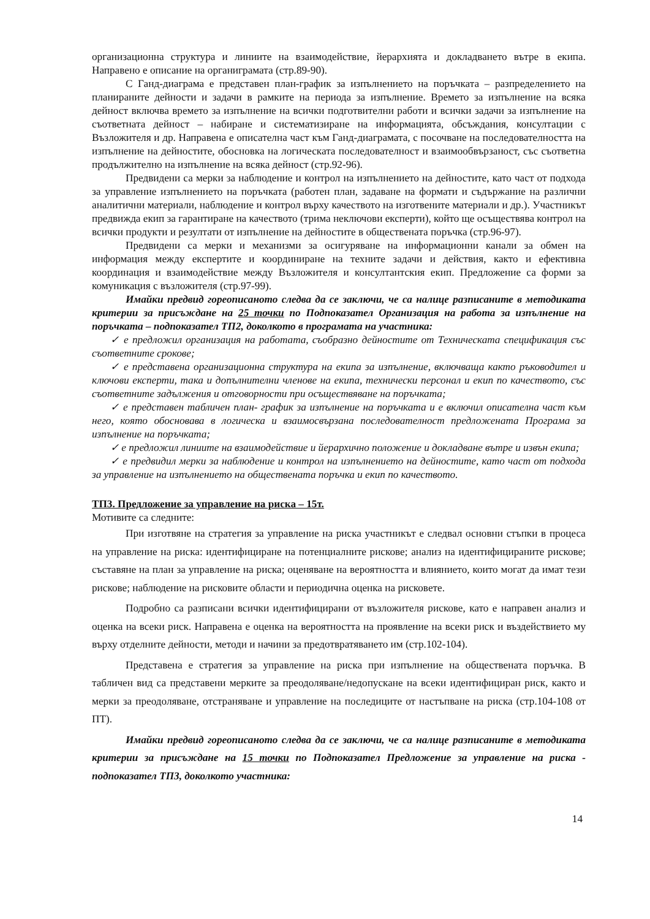организационна структура и линиите на взаимодействие, йерархията и докладването вътре в екипа. Направено е описание на органиграмата (стр.89-90).
С Ганд-диаграма е представен план-график за изпълнението на поръчката – разпределението на планираните дейности и задачи в рамките на периода за изпълнение. Времето за изпълнение на всяка дейност включва времето за изпълнение на всички подготвителни работи и всички задачи за изпълнение на съответната дейност – набиране и систематизиране на информацията, обсъждания, консултации с Възложителя и др. Направена е описателна част към Ганд-диаграмата, с посочване на последователността на изпълнение на дейностите, обосновка на логическата последователност и взаимообвързаност, със съответна продължително на изпълнение на всяка дейност (стр.92-96).
Предвидени са мерки за наблюдение и контрол на изпълнението на дейностите, като част от подхода за управление изпълнението на поръчката (работен план, задаване на формати и съдържание на различни аналитични материали, наблюдение и контрол върху качеството на изготвените материали и др.). Участникът предвижда екип за гарантиране на качеството (трима неключови експерти), който ще осъществява контрол на всички продукти и резултати от изпълнение на дейностите в обществената поръчка (стр.96-97).
Предвидени са мерки и механизми за осигуряване на информационни канали за обмен на информация между експертите и координиране на техните задачи и действия, както и ефективна координация и взаимодействие между Възложителя и консултантския екип. Предложение са форми за комуникация с възложителя (стр.97-99).
Имайки предвид гореописаното следва да се заключи, че са налице разписаните в методиката критерии за присъждане на 25 точки по Подпоказател Организация на работа за изпълнение на поръчката – подпоказател ТП2, доколкото в програмата на участника:
✓ е предложил организация на работата, съобразно дейностите от Техническата спецификация със съответните срокове;
✓ е представена организационна структура на екипа за изпълнение, включваща както ръководител и ключови експерти, така и допълнителни членове на екипа, технически персонал и екип по качеството, със съответните задължения и отговорности при осъществяване на поръчката;
✓ е представен табличен план- график за изпълнение на поръчката и е включил описателна част към него, която обосновава в логическа и взаимосвързана последователност предложената Програма за изпълнение на поръчката;
✓ е предложил линиите на взаимодействие и йерархично положение и докладване вътре и извън екипа;
✓ е предвидил мерки за наблюдение и контрол на изпълнението на дейностите, като част от подхода за управление на изпълнението на обществената поръчка и екип по качеството.
ТП3. Предложение за управление на риска – 15т.
Мотивите са следните:
При изготвяне на стратегия за управление на риска участникът е следвал основни стъпки в процеса на управление на риска: идентифициране на потенциалните рискове; анализ на идентифицираните рискове; съставяне на план за управление на риска; оценяване на вероятността и влиянието, които могат да имат тези рискове; наблюдение на рисковите области и периодична оценка на рисковете.
Подробно са разписани всички идентифицирани от възложителя рискове, като е направен анализ и оценка на всеки риск. Направена е оценка на вероятността на проявление на всеки риск и въздействието му върху отделните дейности, методи и начини за предотвратяването им (стр.102-104).
Представена е стратегия за управление на риска при изпълнение на обществената поръчка. В табличен вид са представени мерките за преодоляване/недопускане на всеки идентифициран риск, както и мерки за преодоляване, отстраняване и управление на последиците от настъпване на риска (стр.104-108 от ПТ).
Имайки предвид гореописаното следва да се заключи, че са налице разписаните в методиката критерии за присъждане на 15 точки по Подпоказател Предложение за управление на риска - подпоказател ТП3, доколкото участника:
14